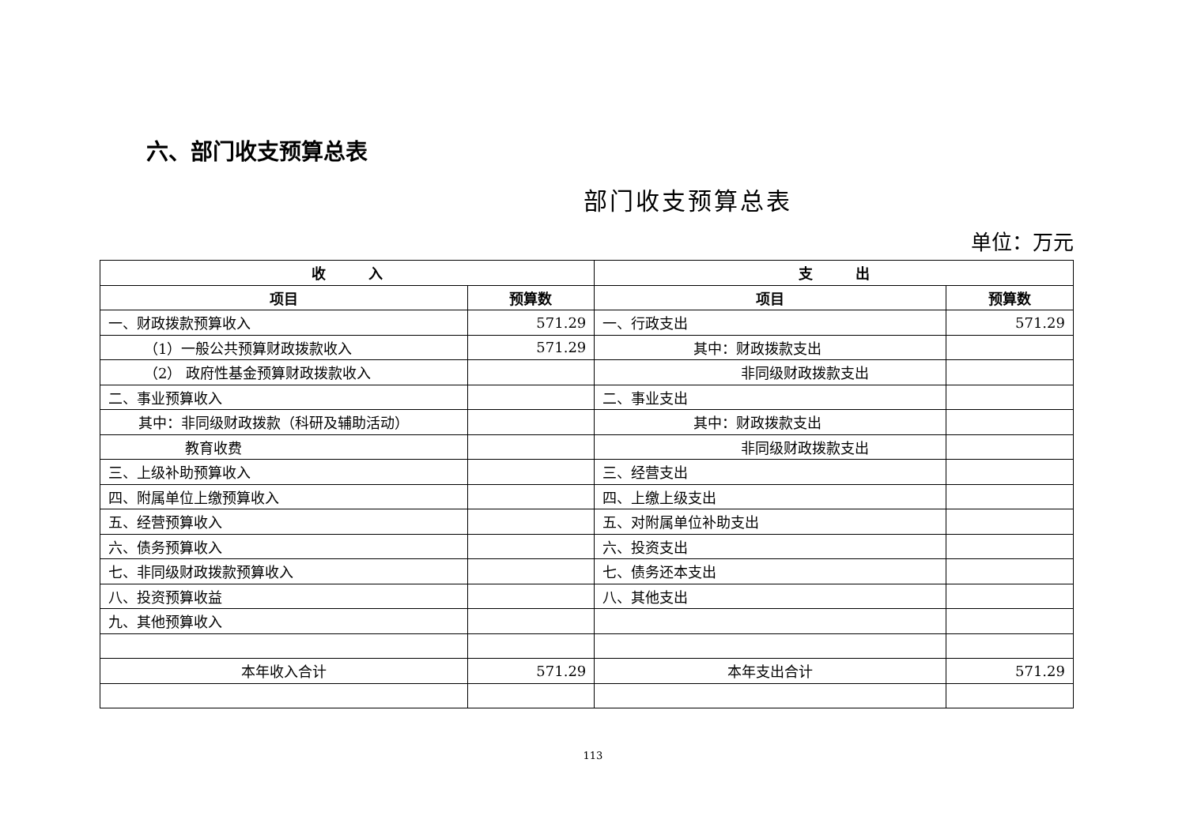六、部门收支预算总表
部门收支预算总表
单位：万元
| 收 入 | | 支 出 | |
| --- | --- | --- | --- |
| 项目 | 预算数 | 项目 | 预算数 |
| 一、财政拨款预算收入 | 571.29 | 一、行政支出 | 571.29 |
| （1）一般公共预算财政拨款收入 | 571.29 | 其中：财政拨款支出 | |
| （2） 政府性基金预算财政拨款收入 | | 非同级财政拨款支出 | |
| 二、事业预算收入 | | 二、事业支出 | |
| 其中：非同级财政拨款（科研及辅助活动） | | 其中：财政拨款支出 | |
| 教育收费 | | 非同级财政拨款支出 | |
| 三、上级补助预算收入 | | 三、经营支出 | |
| 四、附属单位上缴预算收入 | | 四、上缴上级支出 | |
| 五、经营预算收入 | | 五、对附属单位补助支出 | |
| 六、债务预算收入 | | 六、投资支出 | |
| 七、非同级财政拨款预算收入 | | 七、债务还本支出 | |
| 八、投资预算收益 | | 八、其他支出 | |
| 九、其他预算收入 | | | |
| 本年收入合计 | 571.29 | 本年支出合计 | 571.29 |
113